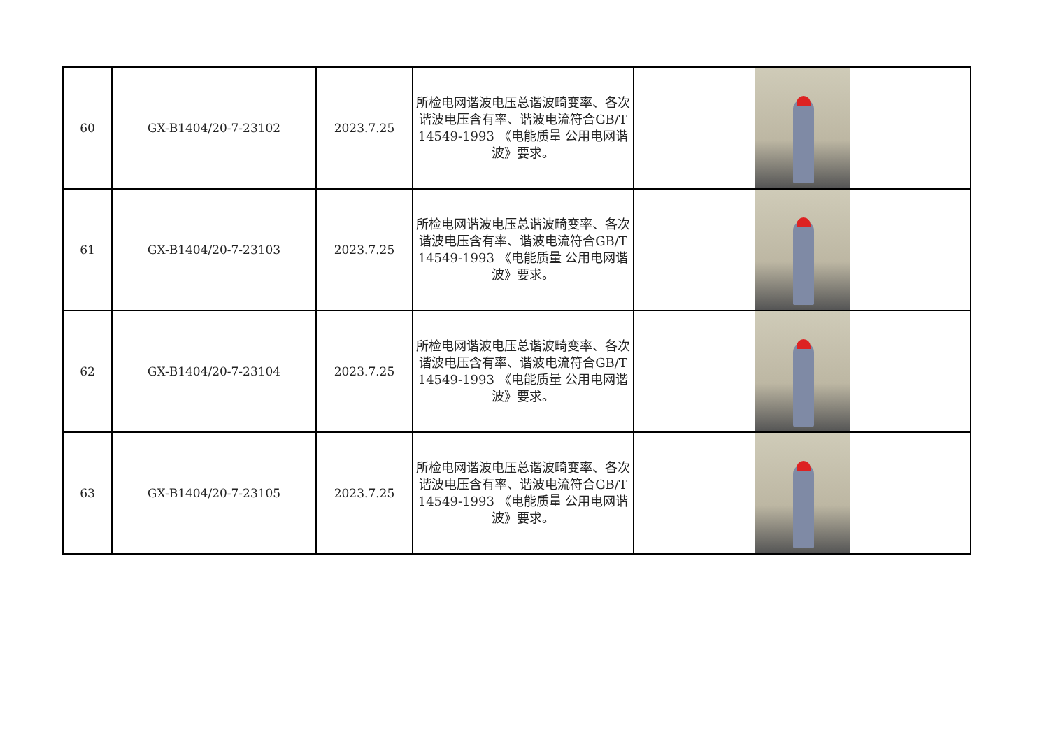| 60 | GX-B1404/20-7-23102 | 2023.7.25 | 所检电网谐波电压总谐波畸变率、各次谐波电压含有率、谐波电流符合GB/T 14549-1993 《电能质量 公用电网谐波》要求。 | |
| 61 | GX-B1404/20-7-23103 | 2023.7.25 | 所检电网谐波电压总谐波畸变率、各次谐波电压含有率、谐波电流符合GB/T 14549-1993 《电能质量 公用电网谐波》要求。 | |
| 62 | GX-B1404/20-7-23104 | 2023.7.25 | 所检电网谐波电压总谐波畸变率、各次谐波电压含有率、谐波电流符合GB/T 14549-1993 《电能质量 公用电网谐波》要求。 | |
| 63 | GX-B1404/20-7-23105 | 2023.7.25 | 所检电网谐波电压总谐波畸变率、各次谐波电压含有率、谐波电流符合GB/T 14549-1993 《电能质量 公用电网谐波》要求。 | |